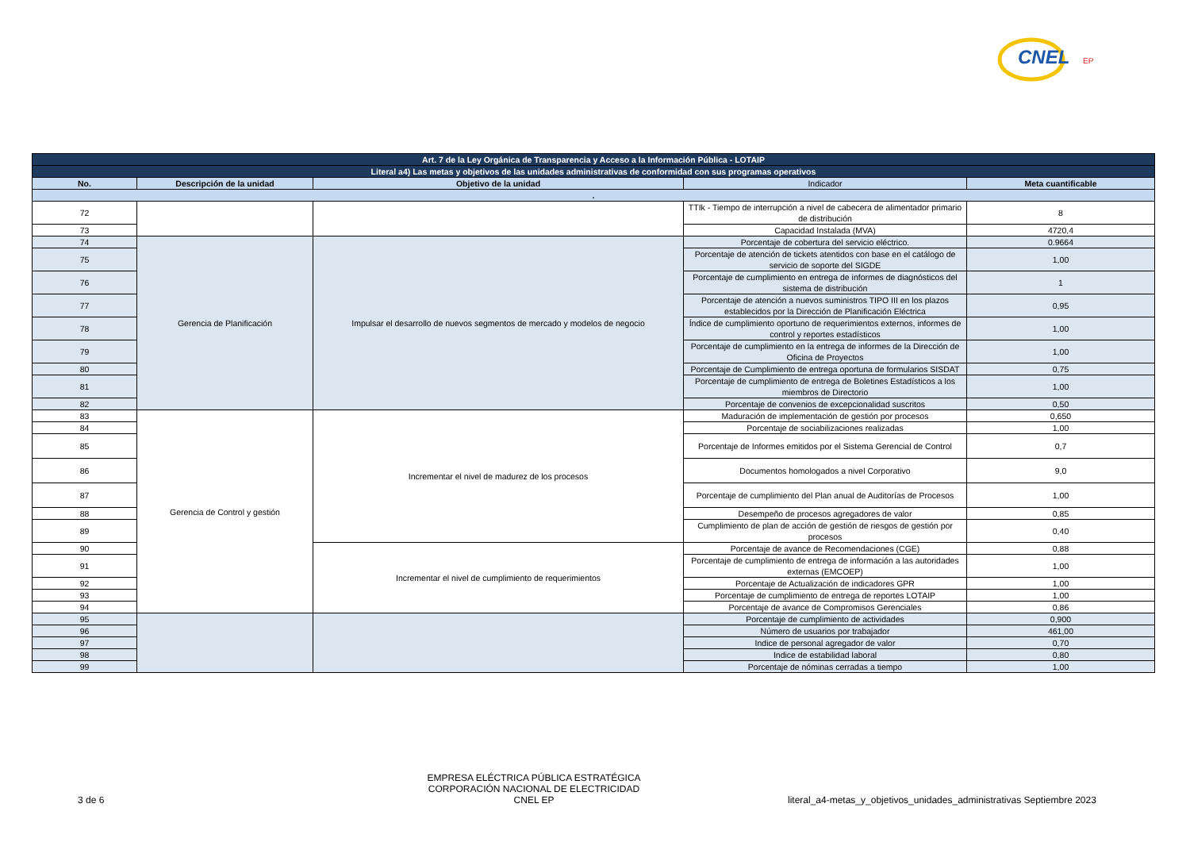CNEL
EP
| Art. 7 de la Ley Orgánica de Transparencia y Acceso a la Información Pública - LOTAIP | | | | |
| --- | --- | --- | --- | --- |
| Literal a4) Las metas y objetivos de las unidades administrativas de conformidad con sus programas operativos | | | | |
| No. | Descripción de la unidad | Objetivo de la unidad | Indicador | Meta cuantificable |
| . | | | | |
| 72 | | | TTIk - Tiempo de interrupción a nivel de cabecera de alimentador primario de distribución | 8 |
| 73 | | | Capacidad Instalada (MVA) | 4720,4 |
| 74 | Gerencia de Planificación | Impulsar el desarrollo de nuevos segmentos de mercado y modelos de negocio | Porcentaje de cobertura del servicio eléctrico. | 0.9664 |
| 75 | | | Porcentaje de atención de tickets atentidos con base en el catálogo de servicio de soporte del SIGDE | 1,00 |
| 76 | | | Porcentaje de cumplimiento en entrega de informes de diagnósticos del sistema de distribución | 1 |
| 77 | | | Porcentaje de atención a nuevos suministros TIPO III en los plazos establecidos por la Dirección de Planificación Eléctrica | 0,95 |
| 78 | | | Índice de cumplimiento oportuno de requerimientos externos, informes de control y reportes estadísticos | 1,00 |
| 79 | | | Porcentaje de cumplimiento en la entrega de informes de la Dirección de Oficina de Proyectos | 1,00 |
| 80 | | | Porcentaje de Cumplimiento de entrega oportuna de formularios SISDAT | 0,75 |
| 81 | | | Porcentaje de cumplimiento de entrega de Boletines Estadísticos a los miembros de Directorio | 1,00 |
| 82 | | | Porcentaje de convenios de excepcionalidad suscritos | 0,50 |
| 83 | Gerencia de Control y gestión | Incrementar el nivel de madurez de los procesos | Maduración de implementación de gestión por procesos | 0,650 |
| 84 | | | Porcentaje de sociabilizaciones realizadas | 1,00 |
| 85 | | | Porcentaje de Informes emitidos por el Sistema Gerencial de Control | 0,7 |
| 86 | | | Documentos homologados a nivel Corporativo | 9,0 |
| 87 | | | Porcentaje de cumplimiento del Plan anual de Auditorías de Procesos | 1,00 |
| 88 | | | Desempeño de procesos agregadores de valor | 0,85 |
| 89 | | | Cumplimiento de plan de acción de gestión de riesgos de gestión por procesos | 0,40 |
| 90 | | Incrementar el nivel de cumplimiento de requerimientos | Porcentaje de avance de Recomendaciones (CGE) | 0,88 |
| 91 | | | Porcentaje de cumplimiento de entrega de información a las autoridades externas (EMCOEP) | 1,00 |
| 92 | | | Porcentaje de Actualización de indicadores GPR | 1,00 |
| 93 | | | Porcentaje de cumplimiento de entrega de reportes LOTAIP | 1,00 |
| 94 | | | Porcentaje de avance de Compromisos Gerenciales | 0,86 |
| 95 | | | Porcentaje de cumplimiento de actividades | 0,900 |
| 96 | | | Número de usuarios por trabajador | 461,00 |
| 97 | | | Indice de personal agregador de valor | 0,70 |
| 98 | | | Indice de estabilidad laboral | 0,80 |
| 99 | | | Porcentaje de nóminas cerradas a tiempo | 1,00 |
3 de 6
EMPRESA ELÉCTRICA PÚBLICA ESTRATÉGICA
CORPORACIÓN NACIONAL DE ELECTRICIDAD
CNEL EP
literal_a4-metas_y_objetivos_unidades_administrativas Septiembre 2023